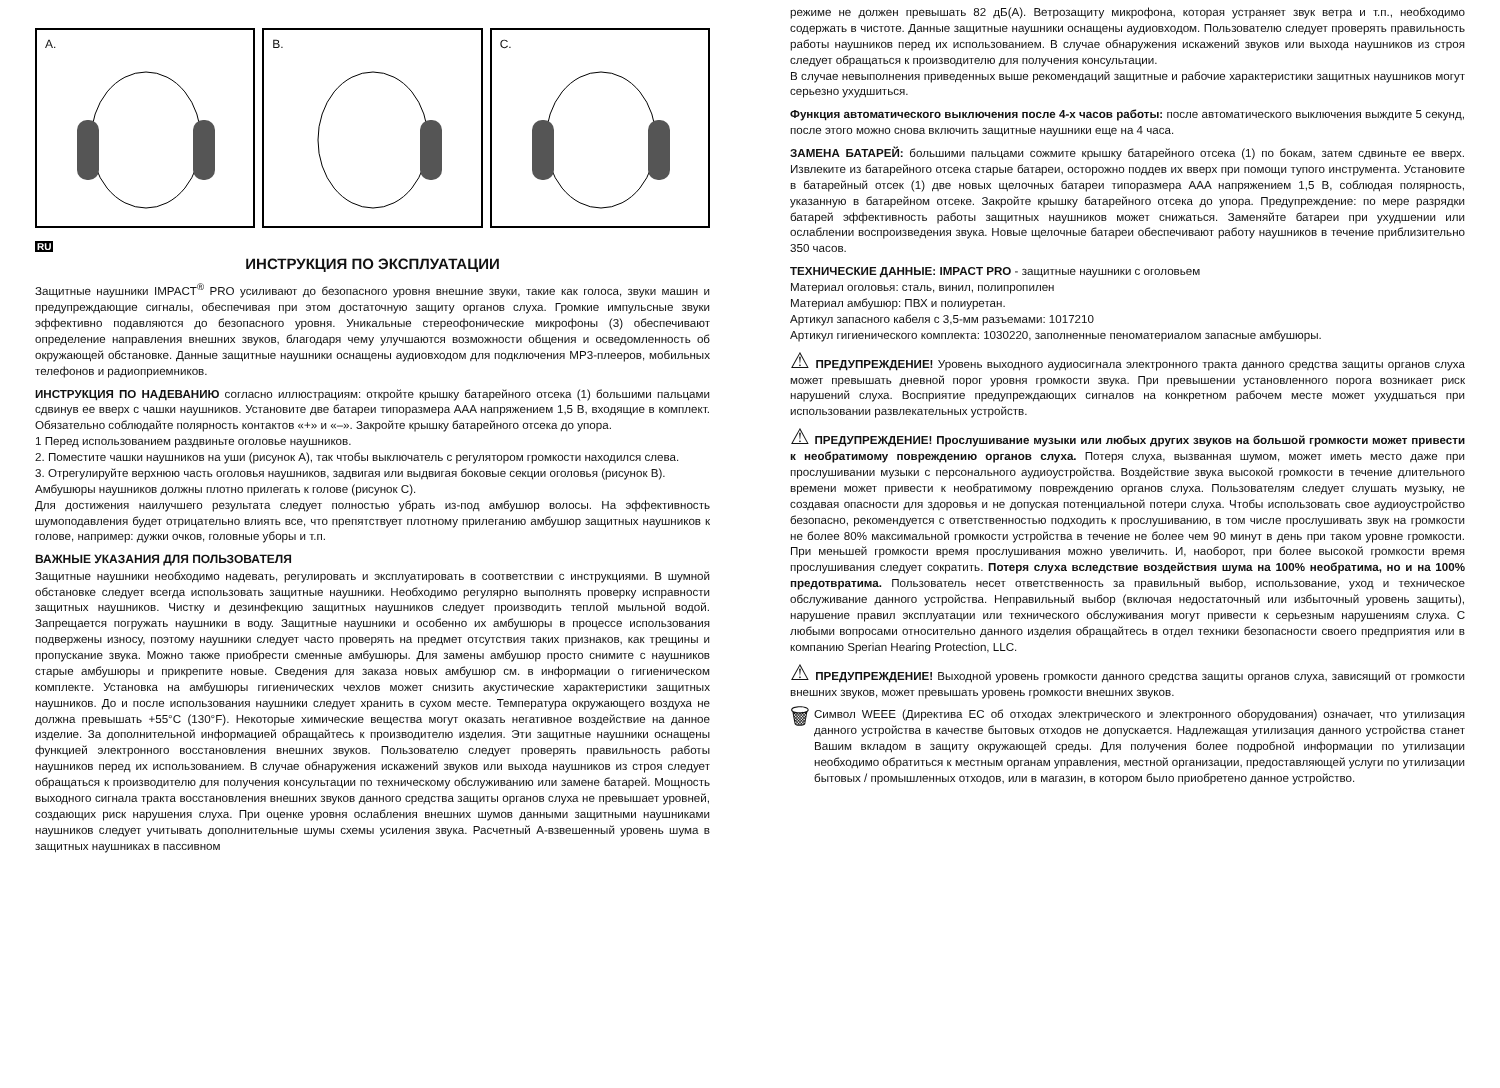A.
B.
C.
RU
ИНСТРУКЦИЯ ПО ЭКСПЛУАТАЦИИ
Защитные наушники IMPACT<sup>®</sup> PRO усиливают до безопасного уровня внешние звуки, такие как голоса, звуки машин и предупреждающие сигналы, обеспечивая при этом достаточную защиту органов слуха. Громкие импульсные звуки эффективно подавляются до безопасного уровня. Уникальные стереофонические микрофоны (3) обеспечивают определение направления внешних звуков, благодаря чему улучшаются возможности общения и осведомленность об окружающей обстановке. Данные защитные наушники оснащены аудиовходом для подключения MP3-плееров, мобильных телефонов и радиоприемников.
ИНСТРУКЦИЯ ПО НАДЕВАНИЮ согласно иллюстрациям: откройте крышку батарейного отсека (1) большими пальцами сдвинув ее вверх с чашки наушников. Установите две батареи типоразмера AAA напряжением 1,5 В, входящие в комплект. Обязательно соблюдайте полярность контактов «+» и «–». Закройте крышку батарейного отсека до упора.
1 Перед использованием раздвиньте оголовье наушников.
2. Поместите чашки наушников на уши (рисунок A), так чтобы выключатель с регулятором громкости находился слева.
3. Отрегулируйте верхнюю часть оголовья наушников, задвигая или выдвигая боковые секции оголовья (рисунок B). Амбушюры наушников должны плотно прилегать к голове (рисунок C).
Для достижения наилучшего результата следует полностью убрать из-под амбушюр волосы. На эффективность шумоподавления будет отрицательно влиять все, что препятствует плотному прилеганию амбушюр защитных наушников к голове, например: дужки очков, головные уборы и т.п.
ВАЖНЫЕ УКАЗАНИЯ ДЛЯ ПОЛЬЗОВАТЕЛЯ
Защитные наушники необходимо надевать, регулировать и эксплуатировать в соответствии с инструкциями. В шумной обстановке следует всегда использовать защитные наушники. Необходимо регулярно выполнять проверку исправности защитных наушников. Чистку и дезинфекцию защитных наушников следует производить теплой мыльной водой. Запрещается погружать наушники в воду. Защитные наушники и особенно их амбушюры в процессе использования подвержены износу, поэтому наушники следует часто проверять на предмет отсутствия таких признаков, как трещины и пропускание звука. Можно также приобрести сменные амбушюры. Для замены амбушюр просто снимите с наушников старые амбушюры и прикрепите новые. Сведения для заказа новых амбушюр см. в информации о гигиеническом комплекте. Установка на амбушюры гигиенических чехлов может снизить акустические характеристики защитных наушников. До и после использования наушники следует хранить в сухом месте. Температура окружающего воздуха не должна превышать +55°C (130°F). Некоторые химические вещества могут оказать негативное воздействие на данное изделие. За дополнительной информацией обращайтесь к производителю изделия. Эти защитные наушники оснащены функцией электронного восстановления внешних звуков. Пользователю следует проверять правильность работы наушников перед их использованием. В случае обнаружения искажений звуков или выхода наушников из строя следует обращаться к производителю для получения консультации по техническому обслуживанию или замене батарей. Мощность выходного сигнала тракта восстановления внешних звуков данного средства защиты органов слуха не превышает уровней, создающих риск нарушения слуха. При оценке уровня ослабления внешних шумов данными защитными наушниками наушников следует учитывать дополнительные шумы схемы усиления звука. Расчетный A-взвешенный уровень шума в защитных наушниках в пассивном
режиме не должен превышать 82 дБ(A). Ветрозащиту микрофона, которая устраняет звук ветра и т.п., необходимо содержать в чистоте. Данные защитные наушники оснащены аудиовходом. Пользователю следует проверять правильность работы наушников перед их использованием. В случае обнаружения искажений звуков или выхода наушников из строя следует обращаться к производителю для получения консультации.
В случае невыполнения приведенных выше рекомендаций защитные и рабочие характеристики защитных наушников могут серьезно ухудшиться.
Функция автоматического выключения после 4-х часов работы: после автоматического выключения выждите 5 секунд, после этого можно снова включить защитные наушники еще на 4 часа.
ЗАМЕНА БАТАРЕЙ: большими пальцами сожмите крышку батарейного отсека (1) по бокам, затем сдвиньте ее вверх. Извлеките из батарейного отсека старые батареи, осторожно поддев их вверх при помощи тупого инструмента. Установите в батарейный отсек (1) две новых щелочных батареи типоразмера AAA напряжением 1,5 В, соблюдая полярность, указанную в батарейном отсеке. Закройте крышку батарейного отсека до упора. Предупреждение: по мере разрядки батарей эффективность работы защитных наушников может снижаться. Заменяйте батареи при ухудшении или ослаблении воспроизведения звука. Новые щелочные батареи обеспечивают работу наушников в течение приблизительно 350 часов.
ТЕХНИЧЕСКИЕ ДАННЫЕ: IMPACT PRO - защитные наушники с оголовьем
Материал оголовья: сталь, винил, полипропилен
Материал амбушюр: ПВХ и полиуретан.
Артикул запасного кабеля с 3,5-мм разъемами: 1017210
Артикул гигиенического комплекта: 1030220, заполненные пеноматериалом запасные амбушюры.
⚠ ПРЕДУПРЕЖДЕНИЕ! Уровень выходного аудиосигнала электронного тракта данного средства защиты органов слуха может превышать дневной порог уровня громкости звука. При превышении установленного порога возникает риск нарушений слуха. Восприятие предупреждающих сигналов на конкретном рабочем месте может ухудшаться при использовании развлекательных устройств.
⚠ ПРЕДУПРЕЖДЕНИЕ! Прослушивание музыки или любых других звуков на большой громкости может привести к необратимому повреждению органов слуха. Потеря слуха, вызванная шумом, может иметь место даже при прослушивании музыки с персонального аудиоустройства. Воздействие звука высокой громкости в течение длительного времени может привести к необратимому повреждению органов слуха. Пользователям следует слушать музыку, не создавая опасности для здоровья и не допуская потенциальной потери слуха. Чтобы использовать свое аудиоустройство безопасно, рекомендуется с ответственностью подходить к прослушиванию, в том числе прослушивать звук на громкости не более 80% максимальной громкости устройства в течение не более чем 90 минут в день при таком уровне громкости. При меньшей громкости время прослушивания можно увеличить. И, наоборот, при более высокой громкости время прослушивания следует сократить. Потеря слуха вследствие воздействия шума на 100% необратима, но и на 100% предотвратима. Пользователь несет ответственность за правильный выбор, использование, уход и техническое обслуживание данного устройства. Неправильный выбор (включая недостаточный или избыточный уровень защиты), нарушение правил эксплуатации или технического обслуживания могут привести к серьезным нарушениям слуха. С любыми вопросами относительно данного изделия обращайтесь в отдел техники безопасности своего предприятия или в компанию Sperian Hearing Protection, LLC.
⚠ ПРЕДУПРЕЖДЕНИЕ! Выходной уровень громкости данного средства защиты органов слуха, зависящий от громкости внешних звуков, может превышать уровень громкости внешних звуков.
🗑
Символ WEEE (Директива ЕС об отходах электрического и электронного оборудования) означает, что утилизация данного устройства в качестве бытовых отходов не допускается. Надлежащая утилизация данного устройства станет Вашим вкладом в защиту окружающей среды. Для получения более подробной информации по утилизации необходимо обратиться к местным органам управления, местной организации, предоставляющей услуги по утилизации бытовых / промышленных отходов, или в магазин, в котором было приобретено данное устройство.